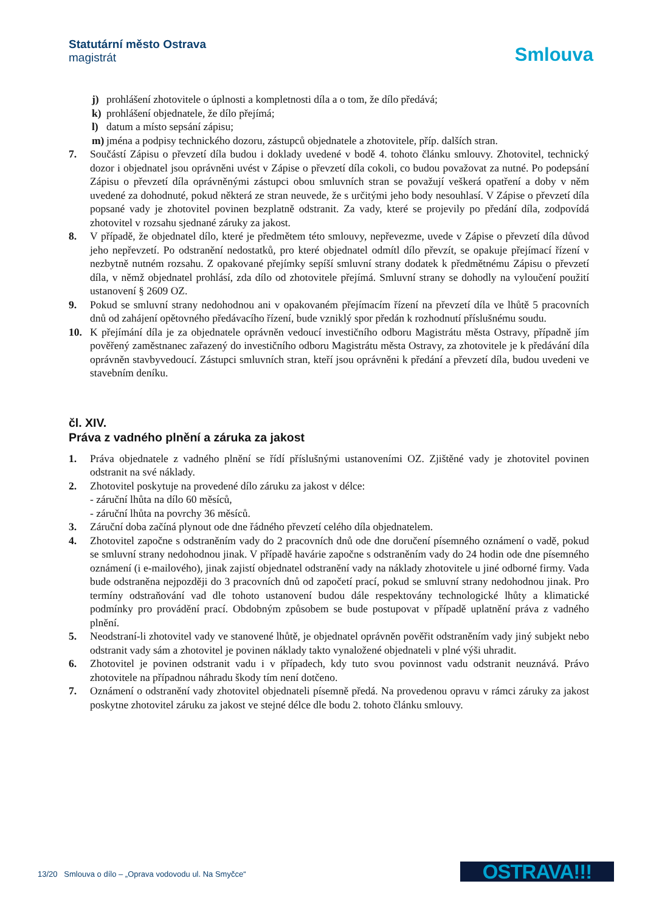Statutární město Ostrava
magistrát
Smlouva
j) prohlášení zhotovitele o úplnosti a kompletnosti díla a o tom, že dílo předává;
k) prohlášení objednatele, že dílo přejímá;
l) datum a místo sepsání zápisu;
m) jména a podpisy technického dozoru, zástupců objednatele a zhotovitele, příp. dalších stran.
7. Součástí Zápisu o převzetí díla budou i doklady uvedené v bodě 4. tohoto článku smlouvy. Zhotovitel, technický dozor i objednatel jsou oprávněni uvést v Zápise o převzetí díla cokoli, co budou považovat za nutné. Po podepsání Zápisu o převzetí díla oprávněnými zástupci obou smluvních stran se považují veškerá opatření a doby v něm uvedené za dohodnuté, pokud některá ze stran neuvede, že s určitými jeho body nesouhlasí. V Zápise o převzetí díla popsané vady je zhotovitel povinen bezplatně odstranit. Za vady, které se projevily po předání díla, zodpovídá zhotovitel v rozsahu sjednané záruky za jakost.
8. V případě, že objednatel dílo, které je předmětem této smlouvy, nepřevezme, uvede v Zápise o převzetí díla důvod jeho nepřevzetí. Po odstranění nedostatků, pro které objednatel odmítl dílo převzít, se opakuje přejímací řízení v nezbytně nutném rozsahu. Z opakované přejímky sepíší smluvní strany dodatek k předmětnému Zápisu o převzetí díla, v němž objednatel prohlásí, zda dílo od zhotovitele přejímá. Smluvní strany se dohodly na vyloučení použití ustanovení § 2609 OZ.
9. Pokud se smluvní strany nedohodnou ani v opakovaném přejímacím řízení na převzetí díla ve lhůtě 5 pracovních dnů od zahájení opětovného předávacího řízení, bude vzniklý spor předán k rozhodnutí příslušnému soudu.
10. K přejímání díla je za objednatele oprávněn vedoucí investičního odboru Magistrátu města Ostravy, případně jím pověřený zaměstnanec zařazený do investičního odboru Magistrátu města Ostravy, za zhotovitele je k předávání díla oprávněn stavbyvedoucí. Zástupci smluvních stran, kteří jsou oprávněni k předání a převzetí díla, budou uvedeni ve stavebním deníku.
čl. XIV.
Práva z vadného plnění a záruka za jakost
1. Práva objednatele z vadného plnění se řídí příslušnými ustanoveními OZ. Zjištěné vady je zhotovitel povinen odstranit na své náklady.
2. Zhotovitel poskytuje na provedené dílo záruku za jakost v délce:
- záruční lhůta na dílo 60 měsíců,
- záruční lhůta na povrchy 36 měsíců.
3. Záruční doba začíná plynout ode dne řádného převzetí celého díla objednatelem.
4. Zhotovitel započne s odstraněním vady do 2 pracovních dnů ode dne doručení písemného oznámení o vadě, pokud se smluvní strany nedohodnou jinak. V případě havárie započne s odstraněním vady do 24 hodin ode dne písemného oznámení (i e-mailového), jinak zajistí objednatel odstranění vady na náklady zhotovitele u jiné odborné firmy. Vada bude odstraněna nejpozději do 3 pracovních dnů od započetí prací, pokud se smluvní strany nedohodnou jinak. Pro termíny odstraňování vad dle tohoto ustanovení budou dále respektovány technologické lhůty a klimatické podmínky pro provádění prací. Obdobným způsobem se bude postupovat v případě uplatnění práva z vadného plnění.
5. Neodstraní-li zhotovitel vady ve stanovené lhůtě, je objednatel oprávněn pověřit odstraněním vady jiný subjekt nebo odstranit vady sám a zhotovitel je povinen náklady takto vynaložené objednateli v plné výši uhradit.
6. Zhotovitel je povinen odstranit vadu i v případech, kdy tuto svou povinnost vadu odstranit neuznává. Právo zhotovitele na případnou náhradu škody tím není dotčeno.
7. Oznámení o odstranění vady zhotovitel objednateli písemně předá. Na provedenou opravu v rámci záruky za jakost poskytne zhotovitel záruku za jakost ve stejné délce dle bodu 2. tohoto článku smlouvy.
13/20 Smlouva o dílo – „Oprava vodovodu ul. Na Smyčce“
OSTRAVA!!!